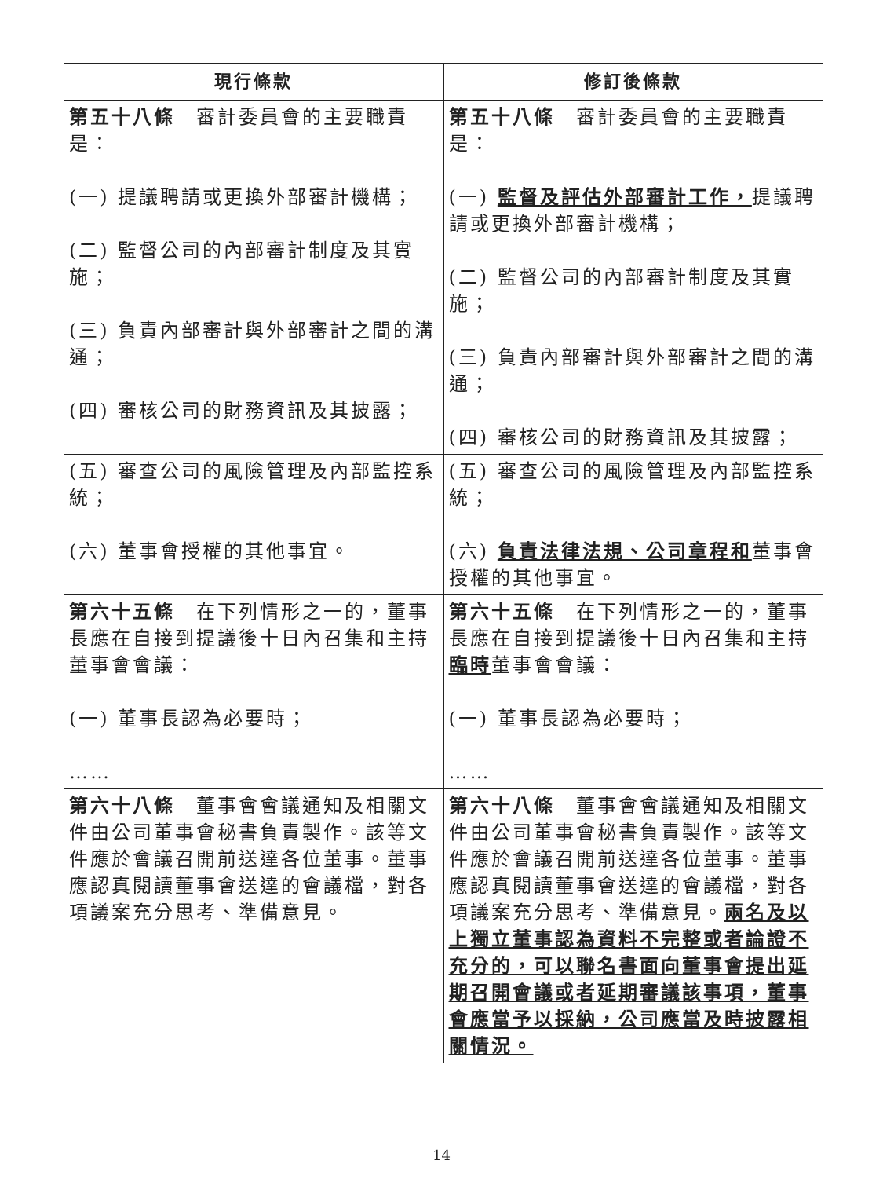| 現行條款 | 修訂後條款 |
| --- | --- |
| 第五十八條 審計委員會的主要職責是： (一) 提議聘請或更換外部審計機構； (二) 監督公司的內部審計制度及其實施； (三) 負責內部審計與外部審計之間的溝通； (四) 審核公司的財務資訊及其披露； | 第五十八條 審計委員會的主要職責是： (一) 監督及評估外部審計工作， 提議聘請或更換外部審計機構； (二) 監督公司的內部審計制度及其實施； (三) 負責內部審計與外部審計之間的溝通； (四) 審核公司的財務資訊及其披露； |
| (五) 審查公司的風險管理及內部監控系統； (六) 董事會授權的其他事宜。 | (五) 審查公司的風險管理及內部監控系統； (六) 負責法律法規、公司章程和 董事會授權的其他事宜。 |
| 第六十五條 在下列情形之一的，董事長應在自接到提議後十日內召集和主持董事會會議： (一) 董事長認為必要時； …… | 第六十五條 在下列情形之一的，董事長應在自接到提議後十日內召集和主持 臨時 董事會會議： (一) 董事長認為必要時； …… |
| 第六十八條 董事會會議通知及相關文件由公司董事會秘書負責製作。該等文件應於會議召開前送達各位董事。董事應認真閱讀董事會送達的會議檔，對各項議案充分思考、準備意見。 | 第六十八條 董事會會議通知及相關文件由公司董事會秘書負責製作。該等文件應於會議召開前送達各位董事。董事應認真閱讀董事會送達的會議檔，對各項議案充分思考、準備意見。 兩名及以上獨立董事認為資料不完整或者論證不充分的，可以聯名書面向董事會提出延期召開會議或者延期審議該事項，董事會應當予以採納，公司應當及時披露相關情況。 |
14